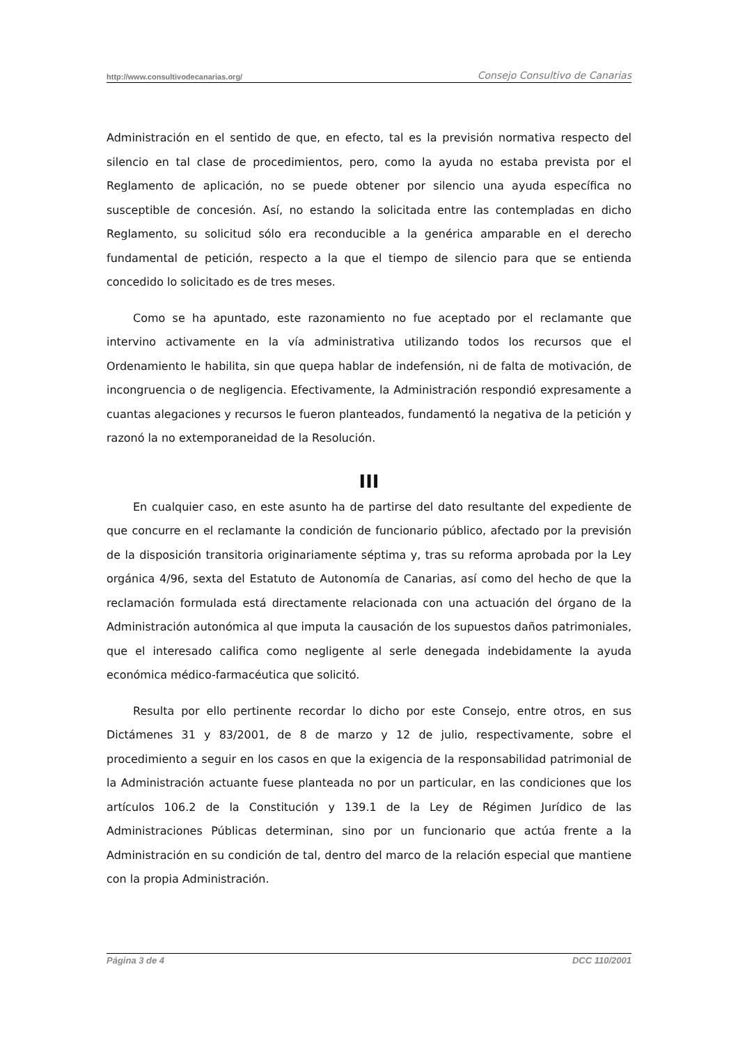http://www.consultivodecanarias.org/ Consejo Consultivo de Canarias
Administración en el sentido de que, en efecto, tal es la previsión normativa respecto del silencio en tal clase de procedimientos, pero, como la ayuda no estaba prevista por el Reglamento de aplicación, no se puede obtener por silencio una ayuda específica no susceptible de concesión. Así, no estando la solicitada entre las contempladas en dicho Reglamento, su solicitud sólo era reconducible a la genérica amparable en el derecho fundamental de petición, respecto a la que el tiempo de silencio para que se entienda concedido lo solicitado es de tres meses.
Como se ha apuntado, este razonamiento no fue aceptado por el reclamante que intervino activamente en la vía administrativa utilizando todos los recursos que el Ordenamiento le habilita, sin que quepa hablar de indefensión, ni de falta de motivación, de incongruencia o de negligencia. Efectivamente, la Administración respondió expresamente a cuantas alegaciones y recursos le fueron planteados, fundamentó la negativa de la petición y razonó la no extemporaneidad de la Resolución.
III
En cualquier caso, en este asunto ha de partirse del dato resultante del expediente de que concurre en el reclamante la condición de funcionario público, afectado por la previsión de la disposición transitoria originariamente séptima y, tras su reforma aprobada por la Ley orgánica 4/96, sexta del Estatuto de Autonomía de Canarias, así como del hecho de que la reclamación formulada está directamente relacionada con una actuación del órgano de la Administración autonómica al que imputa la causación de los supuestos daños patrimoniales, que el interesado califica como negligente al serle denegada indebidamente la ayuda económica médico-farmacéutica que solicitó.
Resulta por ello pertinente recordar lo dicho por este Consejo, entre otros, en sus Dictámenes 31 y 83/2001, de 8 de marzo y 12 de julio, respectivamente, sobre el procedimiento a seguir en los casos en que la exigencia de la responsabilidad patrimonial de la Administración actuante fuese planteada no por un particular, en las condiciones que los artículos 106.2 de la Constitución y 139.1 de la Ley de Régimen Jurídico de las Administraciones Públicas determinan, sino por un funcionario que actúa frente a la Administración en su condición de tal, dentro del marco de la relación especial que mantiene con la propia Administración.
Página 3 de 4 DCC 110/2001